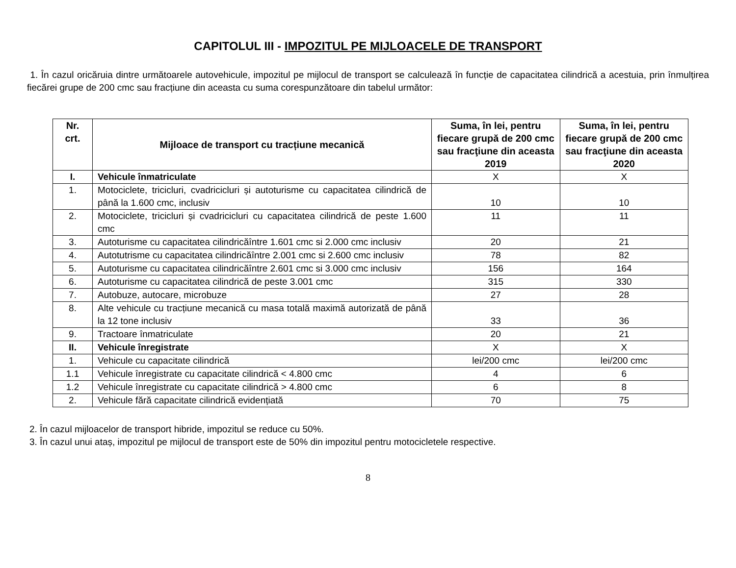CAPITOLUL III - IMPOZITUL PE MIJLOACELE DE TRANSPORT
1. În cazul oricăruia dintre următoarele autovehicule, impozitul pe mijlocul de transport se calculează în funcție de capacitatea cilindrică a acestuia, prin înmulțirea fiecărei grupe de 200 cmc sau fracțiune din aceasta cu suma corespunzătoare din tabelul următor:
| Nr. crt. | Mijloace de transport cu tracțiune mecanică | Suma, în lei, pentru fiecare grupă de 200 cmc sau fracţiune din aceasta 2019 | Suma, în lei, pentru fiecare grupă de 200 cmc sau fracţiune din aceasta 2020 |
| --- | --- | --- | --- |
| I. | Vehicule înmatriculate | X | X |
| 1. | Motociclete, tricicluri, cvadricicluri și autoturisme cu capacitatea cilindrică de până la 1.600 cmc, inclusiv | 10 | 10 |
| 2. | Motociclete, tricicluri și cvadricicluri cu capacitatea cilindrică de peste 1.600 cmc | 11 | 11 |
| 3. | Autoturisme cu capacitatea cilindricăîntre 1.601 cmc si 2.000 cmc inclusiv | 20 | 21 |
| 4. | Autotutrisme cu capacitatea cilindricăîntre 2.001 cmc si 2.600 cmc inclusiv | 78 | 82 |
| 5. | Autoturisme cu capacitatea cilindricăîntre 2.601 cmc si 3.000 cmc inclusiv | 156 | 164 |
| 6. | Autoturisme cu capacitatea cilindrică de peste 3.001 cmc | 315 | 330 |
| 7. | Autobuze, autocare, microbuze | 27 | 28 |
| 8. | Alte vehicule cu tracțiune mecanică cu masa totală maximă autorizată de până la 12 tone inclusiv | 33 | 36 |
| 9. | Tractoare înmatriculate | 20 | 21 |
| II. | Vehicule înregistrate | X | X |
| 1. | Vehicule cu capacitate cilindrică | lei/200 cmc | lei/200 cmc |
| 1.1 | Vehicule înregistrate cu capacitate cilindrică < 4.800 cmc | 4 | 6 |
| 1.2 | Vehicule înregistrate cu capacitate cilindrică > 4.800 cmc | 6 | 8 |
| 2. | Vehicule fără capacitate cilindrică evidențiată | 70 | 75 |
2. În cazul mijloacelor de transport hibride, impozitul se reduce cu 50%.
3. În cazul unui ataș, impozitul pe mijlocul de transport este de 50% din impozitul pentru motocicletele respective.
8